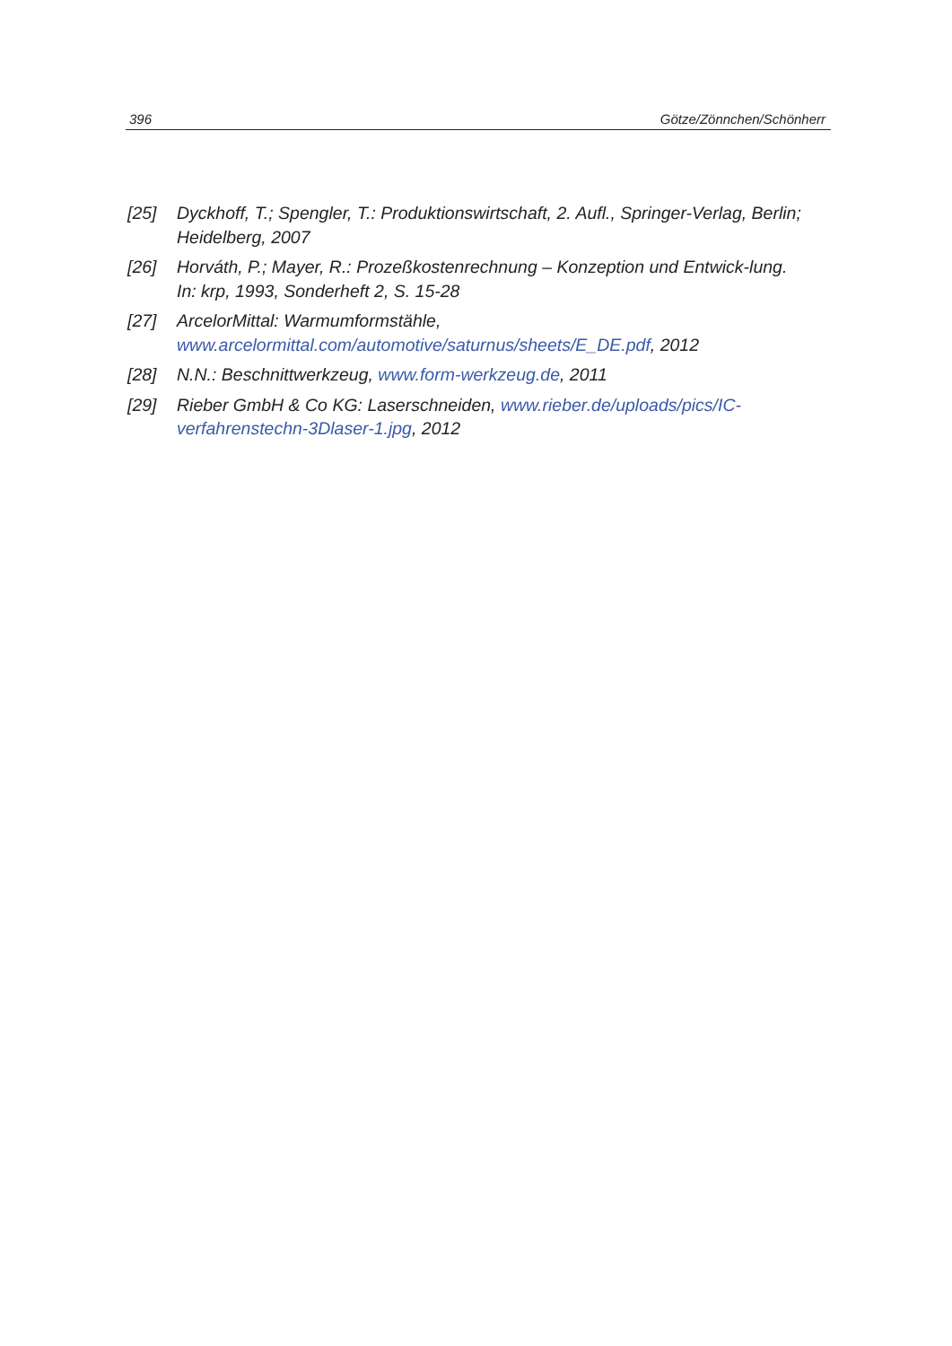396 Götze/Zönnchen/Schönherr
[25] Dyckhoff, T.; Spengler, T.: Produktionswirtschaft, 2. Aufl., Springer-Verlag, Berlin; Heidelberg, 2007
[26] Horváth, P.; Mayer, R.: Prozeßkostenrechnung – Konzeption und Entwick-lung. In: krp, 1993, Sonderheft 2, S. 15-28
[27] ArcelorMittal: Warmumformstähle,
www.arcelormittal.com/automotive/saturnus/sheets/E_DE.pdf, 2012
[28] N.N.: Beschnittwerkzeug, www.form-werkzeug.de, 2011
[29] Rieber GmbH & Co KG: Laserschneiden, www.rieber.de/uploads/pics/IC-verfahrenstechn-3Dlaser-1.jpg, 2012